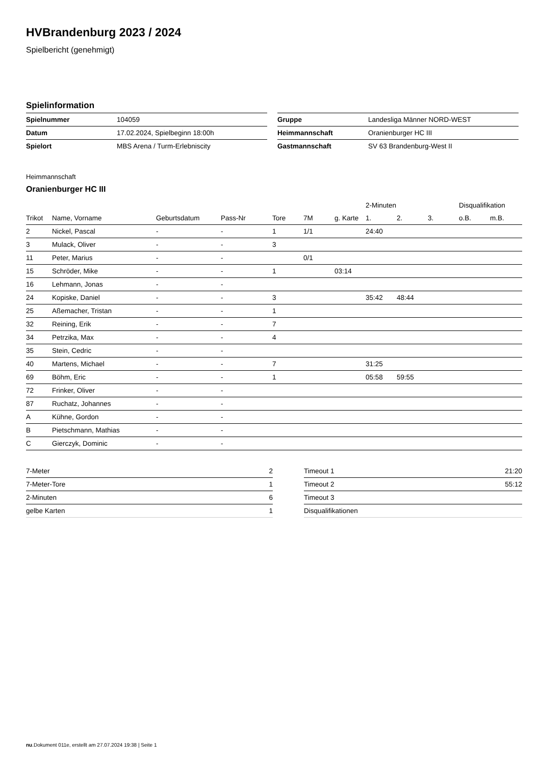HVBrandenburg 2023 / 2024
Spielbericht (genehmigt)
Spielinformation
| Spielnummer | 104059 |
| Datum | 17.02.2024, Spielbeginn 18:00h |
| Spielort | MBS Arena / Turm-Erlebniscity |
| Gruppe | Landesliga Männer NORD-WEST |
| Heimmannschaft | Oranienburger HC III |
| Gastmannschaft | SV 63 Brandenburg-West II |
Heimmannschaft
Oranienburger HC III
| | | | | | | | 2-Minuten | | | Disqualifikation | |
| --- | --- | --- | --- | --- | --- | --- | --- | --- | --- | --- | --- |
| Trikot | Name, Vorname | Geburtsdatum | Pass-Nr | Tore | 7M | g. Karte | 1. | 2. | 3. | o.B. | m.B. |
| 2 | Nickel, Pascal | - | - | 1 | 1/1 | | 24:40 | | | | |
| 3 | Mulack, Oliver | - | - | 3 | | | | | | | |
| 11 | Peter, Marius | - | - | | 0/1 | | | | | | |
| 15 | Schröder, Mike | - | - | 1 | | 03:14 | | | | | |
| 16 | Lehmann, Jonas | - | - | | | | | | | | |
| 24 | Kopiske, Daniel | - | - | 3 | | | 35:42 | 48:44 | | | |
| 25 | Aßemacher, Tristan | - | - | 1 | | | | | | | |
| 32 | Reining, Erik | - | - | 7 | | | | | | | |
| 34 | Petrzika, Max | - | - | 4 | | | | | | | |
| 35 | Stein, Cedric | - | - | | | | | | | | |
| 40 | Martens, Michael | - | - | 7 | | | 31:25 | | | | |
| 69 | Böhm, Eric | - | - | 1 | | | 05:58 | 59:55 | | | |
| 72 | Frinker, Oliver | - | - | | | | | | | | |
| 87 | Ruchatz, Johannes | - | - | | | | | | | | |
| A | Kühne, Gordon | - | - | | | | | | | | |
| B | Pietschmann, Mathias | - | - | | | | | | | | |
| C | Gierczyk, Dominic | - | - | | | | | | | | |
| 7-Meter | 2 |
| 7-Meter-Tore | 1 |
| 2-Minuten | 6 |
| gelbe Karten | 1 |
| Timeout 1 | 21:20 |
| Timeout 2 | 55:12 |
| Timeout 3 | |
| Disqualifikationen | |
nu.Dokument 011e, erstellt am 27.07.2024 19:38 | Seite 1